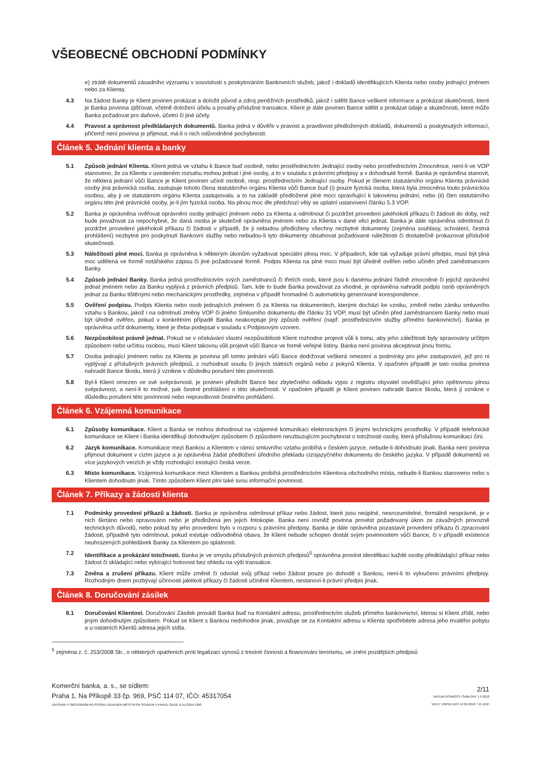VŠEOBECNÉ OBCHODNÍ PODMÍNKY
e) ztrátě dokumentů zásadního významu v souvislosti s poskytováním Bankovních služeb, jakož i dokladů identifikujících Klienta nebo osoby jednající jménem nebo za Klienta.
4.3 Na žádost Banky je Klient povinen prokázat a doložit původ a zdroj peněžních prostředků, jakož i sdělit Bance veškeré informace a prokázat skutečnosti, které je Banka povinna zjišťovat, včetně doložení účelu a povahy příslušné transakce. Klient je dále povinen Bance sdělit a prokázat údaje a skutečnosti, které může Banka požadovat pro daňové, účetní či jiné účely.
4.4 Pravost a správnost předkládaných dokumentů. Banka jedná v důvěře v pravost a pravdivost předložených dokladů, dokumentů a poskytnutých informací, přičemž není povinna je přijmout, má-li o nich odůvodněné pochybnosti.
Článek 5. Jednání klienta a banky
5.1 Způsob jednání Klienta. Klient jedná ve vztahu k Bance buď osobně, nebo prostřednictvím Jednající osoby nebo prostřednictvím Zmocněnce, není-li ve VOP stanoveno, že za Klienta v uvedeném rozsahu mohou jednat i jiné osoby, a to v souladu s právními předpisy a v dohodnuté formě. Banka je oprávněna stanovit, že některá jednání vůči Bance je Klient povinen učinit osobně, resp. prostřednictvím Jednající osoby. Pokud je členem statutárního orgánu Klienta právnické osoby jiná právnická osoba, zastupuje tohoto člena statutárního orgánu Klienta vůči Bance buď (i) pouze fyzická osoba, která byla zmocněna touto právnickou osobou, aby ji ve statutárním orgánu Klienta zastupovala, a to na základě předložené plné moci opravňující k takovému jednání, nebo (ii) člen statutárního orgánu této jiné právnické osoby, je-li jím fyzická osoba. Na plnou moc dle předchozí věty se uplatní ustanovení článku 5.3 VOP.
5.2 Banka je oprávněna ověřovat oprávnění osoby jednající jménem nebo za Klienta a odmítnout či pozdržet provedení jakéhokoli příkazu či žádosti do doby, než bude považovat za nepochybné, že daná osoba je skutečně oprávněna jménem nebo za Klienta v dané věci jednat. Banka je dále oprávněna odmítnout či pozdržet provedení jakéhokoli příkazu či žádosti v případě, že ji nebudou předloženy všechny nezbytné dokumenty (zejména souhlasy, schválení, čestná prohlášení) nezbytné pro poskytnutí Bankovní služby nebo nebudou-li tyto dokumenty obsahovat požadované náležitosti či dostatečně prokazovat příslušné skutečnosti.
5.3 Náležitosti plné moci. Banka je oprávněna k některým úkonům vyžadovat speciální plnou moc. V případech, kde tak vyžaduje právní předpis, musí být plná moc udělená ve formě notářského zápisu či jiné požadované formě. Podpis Klienta na plné moci musí být úředně ověřen nebo učiněn před zaměstnancem Banky.
5.4 Způsob jednání Banky. Banka jedná prostřednictvím svých zaměstnanců či třetích osob, které jsou k danému jednání řádně zmocněné či jejichž oprávnění jednat jménem nebo za Banku vyplývá z právních předpisů. Tam, kde to bude Banka považovat za vhodné, je oprávněna nahradit podpis osob oprávněných jednat za Banku tištěnými nebo mechanickými prostředky, zejména v případě hromadné či automaticky generované korespondence.
5.5 Ověření podpisu. Podpis Klienta nebo osob jednajících jménem či za Klienta na dokumentech, kterými dochází ke vzniku, změně nebo zániku smluvního vztahu s Bankou, jakož i na odmítnutí změny VOP či jiného Smluvního dokumentu dle článku 31 VOP, musí být učiněn před zaměstnancem Banky nebo musí být úředně ověřen, pokud v konkrétním případě Banka neakceptuje jiný způsob ověření (např. prostřednictvím služby přímého bankovnictví). Banka je oprávněna určit dokumenty, které je třeba podepsat v souladu s Podpisovým vzorem.
5.6 Nezpůsobilost právně jednat. Pokud se v očekávání vlastní nezpůsobilosti Klient rozhodne projevit vůli k tomu, aby jeho záležitosti byly spravovány určitým způsobem nebo určitou osobou, musí Klient takovou vůli projevit vůči Bance ve formě veřejné listiny. Banka není povinna akceptovat jinou formu.
5.7 Osoba jednající jménem nebo za Klienta je povinna při tomto jednání vůči Bance dodržovat veškerá omezení a podmínky pro jeho zastupování, jež pro ni vyplývají z příslušných právních předpisů, z rozhodnutí soudu či jiných státních orgánů nebo z pokynů Klienta. V opačném případě je tato osoba povinna nahradit Bance škodu, která jí vznikne v důsledku porušení této povinnosti.
5.8 Byl-li Klient omezen ve své svéprávnosti, je povinen předložit Bance bez zbytečného odkladu výpis z registru obyvatel osvědčující jeho opětovnou plnou svéprávnost, a není-li to možné, pak čestné prohlášení o této skutečnosti. V opačném případě je Klient povinen nahradit Bance škodu, která jí vznikne v důsledku porušení této povinnosti nebo nepravdivosti čestného prohlášení.
Článek 6. Vzájemná komunikace
6.1 Způsoby komunikace. Klient a Banka se mohou dohodnout na vzájemné komunikaci elektronickými či jinými technickými prostředky. V případě telefonické komunikace se Klient i Banka identifikují dohodnutým způsobem či způsobem nevzbuzujícím pochybnost o totožnosti osoby, která příslušnou komunikaci činí.
6.2 Jazyk komunikace. Komunikace mezi Bankou a Klientem v rámci smluvního vztahu probíhá v českém jazyce, nebude-li dohodnuto jinak. Banka není povinna přijmout dokument v cizím jazyce a je oprávněna žádat předložení úředního překladu cizojazyčného dokumentu do českého jazyka. V případě dokumentů ve více jazykových verzích je vždy rozhodující existující česká verze.
6.3 Místo komunikace. Vzájemná komunikace mezi Klientem a Bankou probíhá prostřednictvím Klientova obchodního místa, nebude-li Bankou stanoveno nebo s Klientem dohodnuto jinak. Tímto způsobem Klient plní také svou informační povinnost.
Článek 7. Příkazy a žádosti klienta
7.1 Podmínky provedení příkazů a žádostí. Banka je oprávněna odmítnout příkaz nebo žádost, které jsou neúplné, nesrozumitelné, formálně nesprávné, je v nich škrtáno nebo opravováno nebo je předložena jen jejich fotokopie. Banka není rovněž povinna provést požadovaný úkon ze závažných provozně technických důvodů, nebo pokud by jeho provedení bylo v rozporu s právními předpisy. Banka je dále oprávněna pozastavit provedení příkazu či zpracování žádosti, případně tyto odmítnout, pokud existuje odůvodněná obava, že Klient nebude schopen dostát svým povinnostem vůči Bance, či v případě existence neuhrazených pohledávek Banky za Klientem po splatnosti.
7.2 Identifikace a prokázání totožnosti. Banka je ve smyslu příslušných právních předpisů<sup>5</sup> oprávněna provést identifikaci každé osoby předkládající příkaz nebo žádost či skládající nebo vybírající hotovost bez ohledu na výši transakce.
7.3 Změna a zrušení příkazu. Klient může změnit či odvolat svůj příkaz nebo žádost pouze po dohodě s Bankou, není-li to vyloučeno právními předpisy. Rozhodným dnem pozbývají účinnosti jakékoli příkazy či žádosti učiněné Klientem, nestanoví-li právní předpis jinak.
Článek 8. Doručování zásilek
8.1 Doručování Klientovi. Doručování Zásilek provádí Banka buď na Kontaktní adresu, prostřednictvím služeb přímého bankovnictví, kterou si Klient zřídil, nebo jiným dohodnutým způsobem. Pokud se Klient s Bankou nedohodne jinak, považuje se za Kontaktní adresu u Klienta spotřebitele adresa jeho trvalého pobytu a u ostatních Klientů adresa jejich sídla.
<sup>5</sup> zejména z. č. 253/2008 Sb., o některých opatřeních proti legalizaci výnosů z trestné činnosti a financování terorismu, ve znění pozdějších předpisů
Komerční banka, a. s., se sídlem:
Praha 1, Na Příkopě 33 čp. 969, PSČ 114 07, IČO: 45317054
ZAPSANÁ V OBCHODNÍM REJSTŘÍKU VEDENÉM MĚSTSKÝM SOUDEM V PRAZE ODDÍL B VLOŽKA 1360
2/11
DATUM ÚČINNOSTI ŠABLONY 1 9 2018
VER F VOPKB DOT 12 09 2018 7 21 DOP